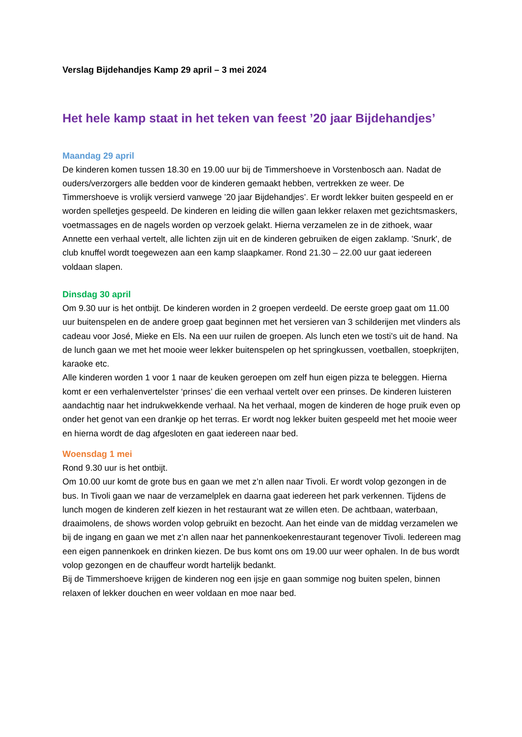Verslag Bijdehandjes Kamp 29 april – 3 mei 2024
Het hele kamp staat in het teken van feest ’20 jaar Bijdehandjes’
Maandag 29 april
De kinderen komen tussen 18.30 en 19.00 uur bij de Timmershoeve in Vorstenbosch aan. Nadat de ouders/verzorgers alle bedden voor de kinderen gemaakt hebben, vertrekken ze weer. De Timmershoeve is vrolijk versierd vanwege ’20 jaar Bijdehandjes’. Er wordt lekker buiten gespeeld en er worden spelletjes gespeeld. De kinderen en leiding die willen gaan lekker relaxen met gezichtsmaskers, voetmassages en de nagels worden op verzoek gelakt. Hierna verzamelen ze in de zithoek, waar Annette een verhaal vertelt, alle lichten zijn uit en de kinderen gebruiken de eigen zaklamp. 'Snurk', de club knuffel wordt toegewezen aan een kamp slaapkamer. Rond 21.30 – 22.00 uur gaat iedereen voldaan slapen.
Dinsdag 30 april
Om 9.30 uur is het ontbijt. De kinderen worden in 2 groepen verdeeld. De eerste groep gaat om 11.00 uur buitenspelen en de andere groep gaat beginnen met het versieren van 3 schilderijen met vlinders als cadeau voor José, Mieke en Els. Na een uur ruilen de groepen. Als lunch eten we tosti’s uit de hand. Na de lunch gaan we met het mooie weer lekker buitenspelen op het springkussen, voetballen, stoepkrijten, karaoke etc.
Alle kinderen worden 1 voor 1 naar de keuken geroepen om zelf hun eigen pizza te beleggen. Hierna komt er een verhalenvertelster ‘prinses’ die een verhaal vertelt over een prinses. De kinderen luisteren aandachtig naar het indrukwekkende verhaal. Na het verhaal, mogen de kinderen de hoge pruik even op onder het genot van een drankje op het terras. Er wordt nog lekker buiten gespeeld met het mooie weer en hierna wordt de dag afgesloten en gaat iedereen naar bed.
Woensdag 1 mei
Rond 9.30 uur is het ontbijt.
Om 10.00 uur komt de grote bus en gaan we met z’n allen naar Tivoli. Er wordt volop gezongen in de bus. In Tivoli gaan we naar de verzamelplek en daarna gaat iedereen het park verkennen. Tijdens de lunch mogen de kinderen zelf kiezen in het restaurant wat ze willen eten. De achtbaan, waterbaan, draaimolens, de shows worden volop gebruikt en bezocht. Aan het einde van de middag verzamelen we bij de ingang en gaan we met z’n allen naar het pannenkoekenrestaurant tegenover Tivoli. Iedereen mag een eigen pannenkoek en drinken kiezen. De bus komt ons om 19.00 uur weer ophalen. In de bus wordt volop gezongen en de chauffeur wordt hartelijk bedankt.
Bij de Timmershoeve krijgen de kinderen nog een ijsje en gaan sommige nog buiten spelen, binnen relaxen of lekker douchen en weer voldaan en moe naar bed.